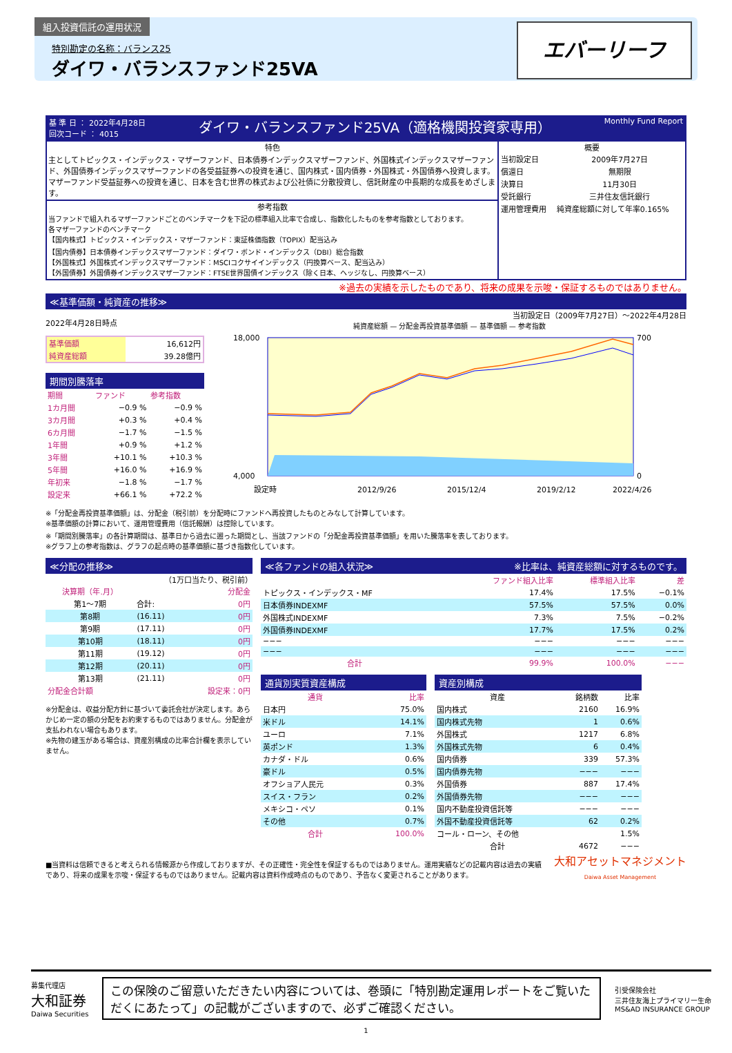組入投資信託の運用状況
特別勘定の名称：バランス25
ダイワ・バランスファンド25VA
エバーリーフ
基 準 日 ： 2022年4月28日
回次コード ： 4015
ダイワ・バランスファンド25VA（適格機関投資家専用）
Monthly Fund Report
特色
主としてトピックス・インデックス・マザーファンド、日本債券インデックスマザーファンド、外国株式インデックスマザーファンド、外国債券インデックスマザーファンドの各受益証券への投資を通じ、国内株式・国内債券・外国株式・外国債券へ投資します。マザーファンド受益証券への投資を通じ、日本を含む世界の株式および公社債に分散投資し、信託財産の中長期的な成長をめざします。
参考指数
当ファンドで組入れるマザーファンドごとのベンチマークを下記の標準組入比率で合成し、指数化したものを参考指数としております。
各マザーファンドのベンチマーク
【国内株式】トピックス・インデックス・マザーファンド：東証株価指数（TOPIX）配当込み
【国内債券】日本債券インデックスマザーファンド：ダイワ・ボンド・インデックス（DBI）総合指数
【外国株式】外国株式インデックスマザーファンド：MSCIコクサイインデックス（円換算ベース、配当込み）
【外国債券】外国債券インデックスマザーファンド：FTSE世界国債インデックス（除く日本、ヘッジなし、円換算ベース）
概要
| 当初設定日 | 2009年7月27日 |
| 償還日 | 無期限 |
| 決算日 | 11月30日 |
| 受託銀行 | 三井住友信託銀行 |
| 運用管理費用 | 純資産総額に対して年率0.165% |
※過去の実績を示したものであり、将来の成果を示唆・保証するものではありません。
≪基準価額・純資産の推移≫
2022年4月28日時点
| 基準価額 | 16,612円 |
| 純資産総額 | 39.28億円 |
期間別騰落率
| 期間 | ファンド | 参考指数 |
| 1カ月間 | −0.9 % | −0.9 % |
| 3カ月間 | +0.3 % | +0.4 % |
| 6カ月間 | −1.7 % | −1.5 % |
| 1年間 | +0.9 % | +1.2 % |
| 3年間 | +10.1 % | +10.3 % |
| 5年間 | +16.0 % | +16.9 % |
| 年初来 | −1.8 % | −1.7 % |
| 設定来 | +66.1 % | +72.2 % |
当初設定日（2009年7月27日）～2022年4月28日
純資産総額 — 分配金再投資基準価額 — 基準価額 — 参考指数
18,000
4,000
700
0
設定時
2012/9/26
2015/12/4
2019/2/12
2022/4/26
※「分配金再投資基準価額」は、分配金（税引前）を分配時にファンドへ再投資したものとみなして計算しています。
※基準価額の計算において、運用管理費用（信託報酬）は控除しています。
※「期間別騰落率」の各計算期間は、基準日から過去に遡った期間とし、当該ファンドの「分配金再投資基準価額」を用いた騰落率を表しております。
※グラフ上の参考指数は、グラフの起点時の基準価額に基づき指数化しています。
≪分配の推移≫
（1万口当たり、税引前）
| 決算期（年.月） | | 分配金 |
| 第1～7期 | 合計: | 0円 |
| 第8期 | (16.11) | 0円 |
| 第9期 | (17.11) | 0円 |
| 第10期 | (18.11) | 0円 |
| 第11期 | (19.12) | 0円 |
| 第12期 | (20.11) | 0円 |
| 第13期 | (21.11) | 0円 |
| 分配金合計額 | | 設定来：0円 |
※分配金は、収益分配方針に基づいて委託会社が決定します。あらかじめ一定の額の分配をお約束するものではありません。分配金が支払われない場合もあります。
※先物の建玉がある場合は、資産別構成の比率合計欄を表示していません。
≪各ファンドの組入状況≫ ※比率は、純資産総額に対するものです。
| | ファンド組入比率 | 標準組入比率 | 差 |
| トピックス・インデックス・MF | 17.4% | 17.5% | −0.1% |
| 日本債券INDEXMF | 57.5% | 57.5% | 0.0% |
| 外国株式INDEXMF | 7.3% | 7.5% | −0.2% |
| 外国債券INDEXMF | 17.7% | 17.5% | 0.2% |
| −−− | −−− | −−− | −−− |
| −−− | −−− | −−− | −−− |
| 合計 | 99.9% | 100.0% | −−− |
通貨別実質資産構成
| 通貨 | 比率 |
| 日本円 | 75.0% |
| 米ドル | 14.1% |
| ユーロ | 7.1% |
| 英ポンド | 1.3% |
| カナダ・ドル | 0.6% |
| 豪ドル | 0.5% |
| オフショア人民元 | 0.3% |
| スイス・フラン | 0.2% |
| メキシコ・ペソ | 0.1% |
| その他 | 0.7% |
| 合計 | 100.0% |
資産別構成
| 資産 | 銘柄数 | 比率 |
| 国内株式 | 2160 | 16.9% |
| 国内株式先物 | 1 | 0.6% |
| 外国株式 | 1217 | 6.8% |
| 外国株式先物 | 6 | 0.4% |
| 国内債券 | 339 | 57.3% |
| 国内債券先物 | −−− | −−− |
| 外国債券 | 887 | 17.4% |
| 外国債券先物 | −−− | −−− |
| 国内不動産投資信託等 | −−− | −−− |
| 外国不動産投資信託等 | 62 | 0.2% |
| コール・ローン、その他 | | 1.5% |
| 合計 | 4672 | −−− |
■当資料は信頼できると考えられる情報源から作成しておりますが、その正確性・完全性を保証するものではありません。運用実績などの記載内容は過去の実績であり、将来の成果を示唆・保証するものではありません。記載内容は資料作成時点のものであり、予告なく変更されることがあります。
大和アセットマネジメント
Daiwa Asset Management
募集代理店
大和証券
Daiwa Securities
この保険のご留意いただきたい内容については、巻頭に「特別勘定運用レポートをご覧いただくにあたって」の記載がございますので、必ずご確認ください。
引受保険会社
三井住友海上プライマリー生命
MS&AD INSURANCE GROUP
1